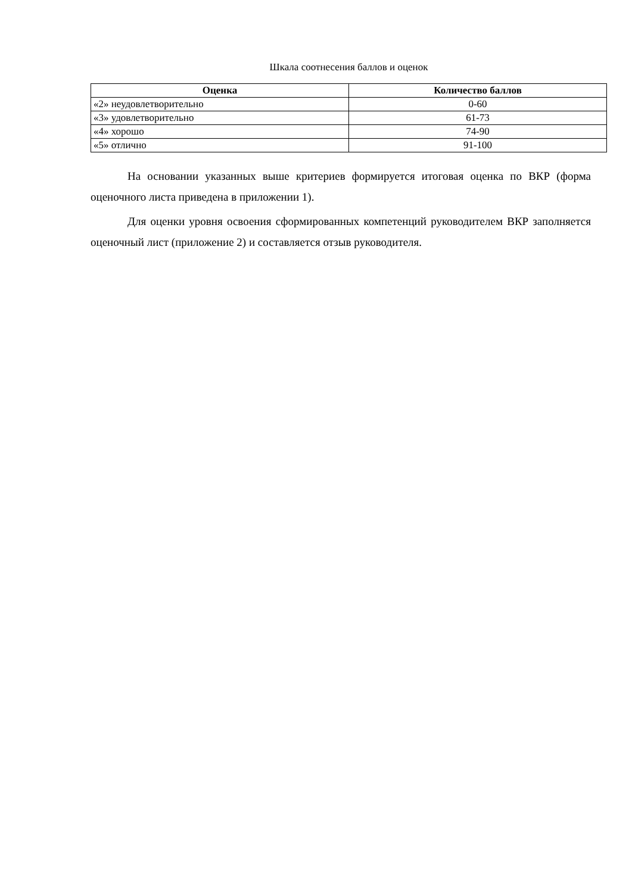Шкала соотнесения баллов и оценок
| Оценка | Количество баллов |
| --- | --- |
| «2» неудовлетворительно | 0-60 |
| «3» удовлетворительно | 61-73 |
| «4» хорошо | 74-90 |
| «5» отлично | 91-100 |
На основании указанных выше критериев формируется итоговая оценка по ВКР (форма оценочного листа приведена в приложении 1).
Для оценки уровня освоения сформированных компетенций руководителем ВКР заполняется оценочный лист (приложение 2) и составляется отзыв руководителя.